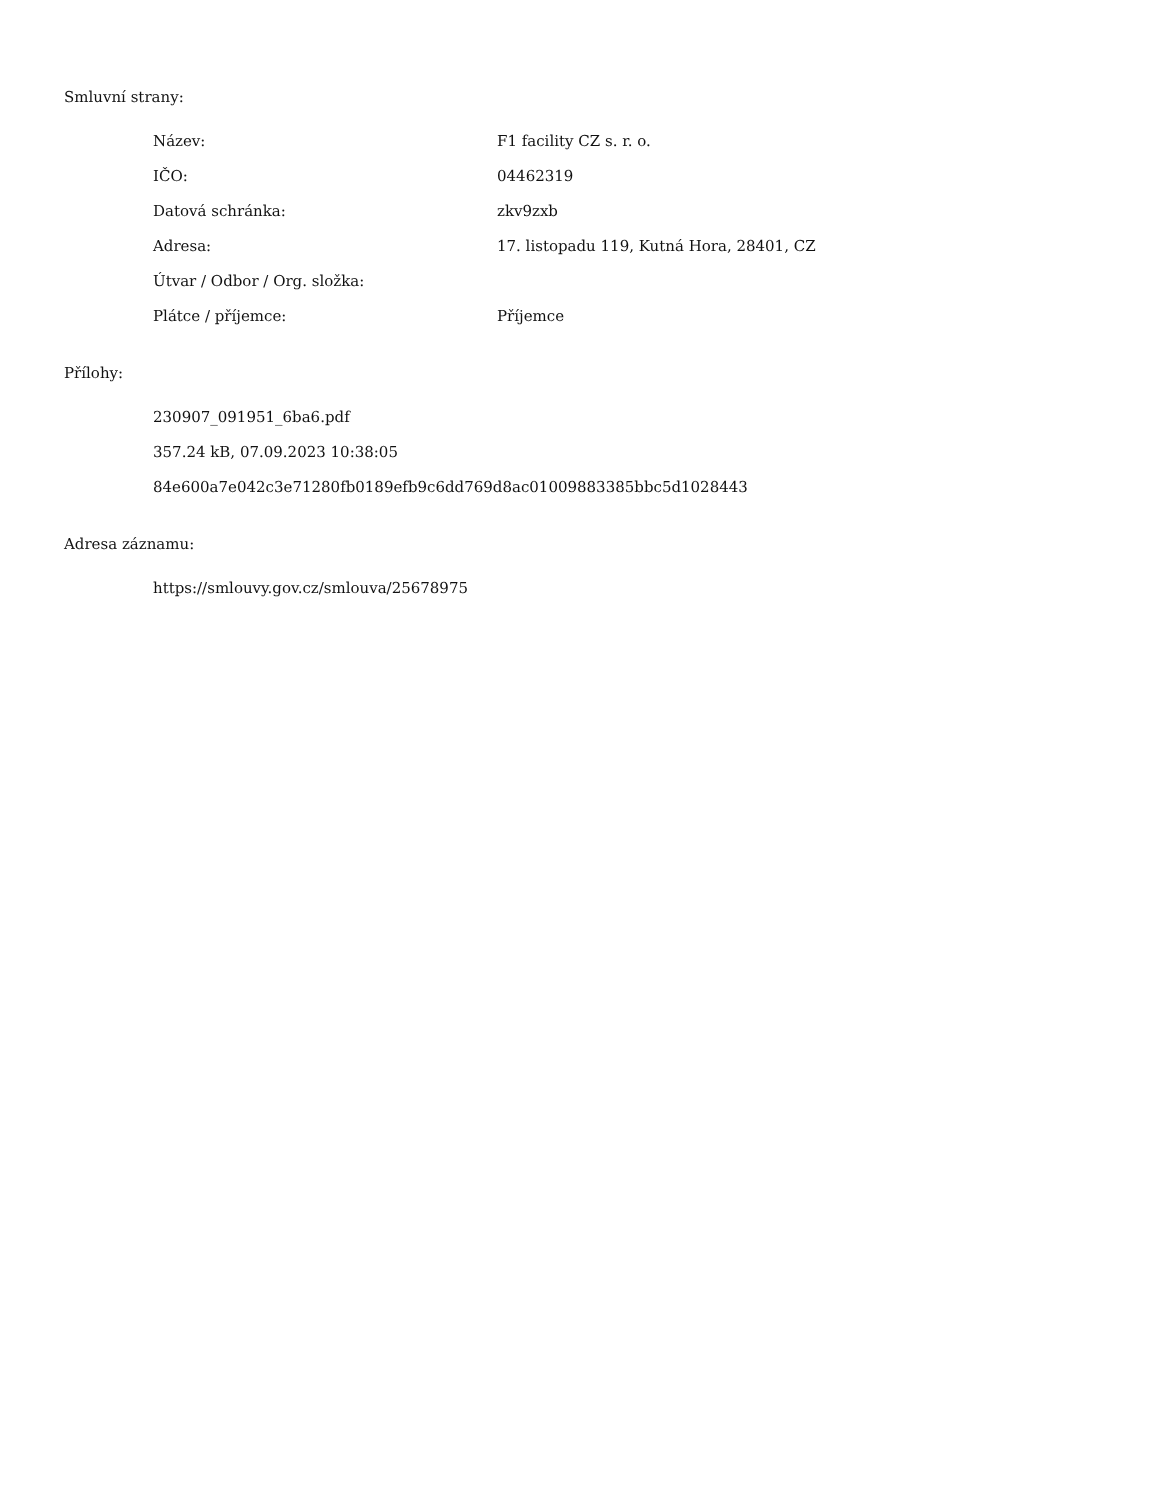Smluvní strany:
| Název: | F1 facility CZ s. r. o. |
| IČO: | 04462319 |
| Datová schránka: | zkv9zxb |
| Adresa: | 17. listopadu 119, Kutná Hora, 28401, CZ |
| Útvar / Odbor / Org. složka: | |
| Plátce / příjemce: | Příjemce |
Přílohy:
230907_091951_6ba6.pdf
357.24 kB, 07.09.2023 10:38:05
84e600a7e042c3e71280fb0189efb9c6dd769d8ac01009883385bbc5d1028443
Adresa záznamu:
https://smlouvy.gov.cz/smlouva/25678975